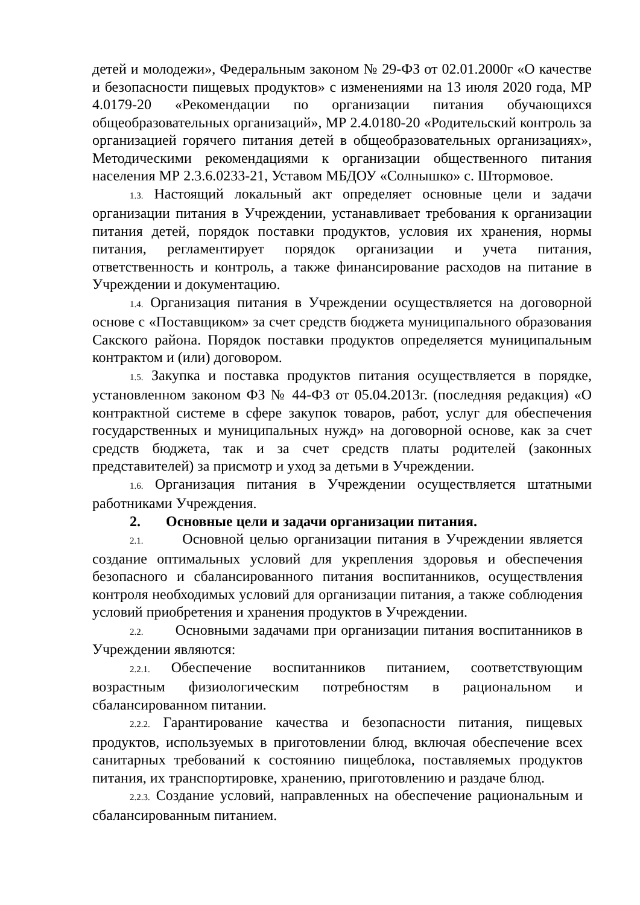детей и молодежи», Федеральным законом № 29-ФЗ от 02.01.2000г «О качестве и безопасности пищевых продуктов» с изменениями на 13 июля 2020 года, МР 4.0179-20 «Рекомендации по организации питания обучающихся общеобразовательных организаций», МР 2.4.0180-20 «Родительский контроль за организацией горячего питания детей в общеобразовательных организациях», Методическими рекомендациями к организации общественного питания населения МР 2.3.6.0233-21, Уставом МБДОУ «Солнышко» с. Штормовое.
1.3. Настоящий локальный акт определяет основные цели и задачи организации питания в Учреждении, устанавливает требования к организации питания детей, порядок поставки продуктов, условия их хранения, нормы питания, регламентирует порядок организации и учета питания, ответственность и контроль, а также финансирование расходов на питание в Учреждении и документацию.
1.4. Организация питания в Учреждении осуществляется на договорной основе с «Поставщиком» за счет средств бюджета муниципального образования Сакского района. Порядок поставки продуктов определяется муниципальным контрактом и (или) договором.
1.5. Закупка и поставка продуктов питания осуществляется в порядке, установленном законом ФЗ № 44-ФЗ от 05.04.2013г. (последняя редакция) «О контрактной системе в сфере закупок товаров, работ, услуг для обеспечения государственных и муниципальных нужд» на договорной основе, как за счет средств бюджета, так и за счет средств платы родителей (законных представителей) за присмотр и уход за детьми в Учреждении.
1.6. Организация питания в Учреждении осуществляется штатными работниками Учреждения.
2. Основные цели и задачи организации питания.
2.1. Основной целью организации питания в Учреждении является создание оптимальных условий для укрепления здоровья и обеспечения безопасного и сбалансированного питания воспитанников, осуществления контроля необходимых условий для организации питания, а также соблюдения условий приобретения и хранения продуктов в Учреждении.
2.2. Основными задачами при организации питания воспитанников в Учреждении являются:
2.2.1. Обеспечение воспитанников питанием, соответствующим возрастным физиологическим потребностям в рациональном и сбалансированном питании.
2.2.2. Гарантирование качества и безопасности питания, пищевых продуктов, используемых в приготовлении блюд, включая обеспечение всех санитарных требований к состоянию пищеблока, поставляемых продуктов питания, их транспортировке, хранению, приготовлению и раздаче блюд.
2.2.3. Создание условий, направленных на обеспечение рациональным и сбалансированным питанием.